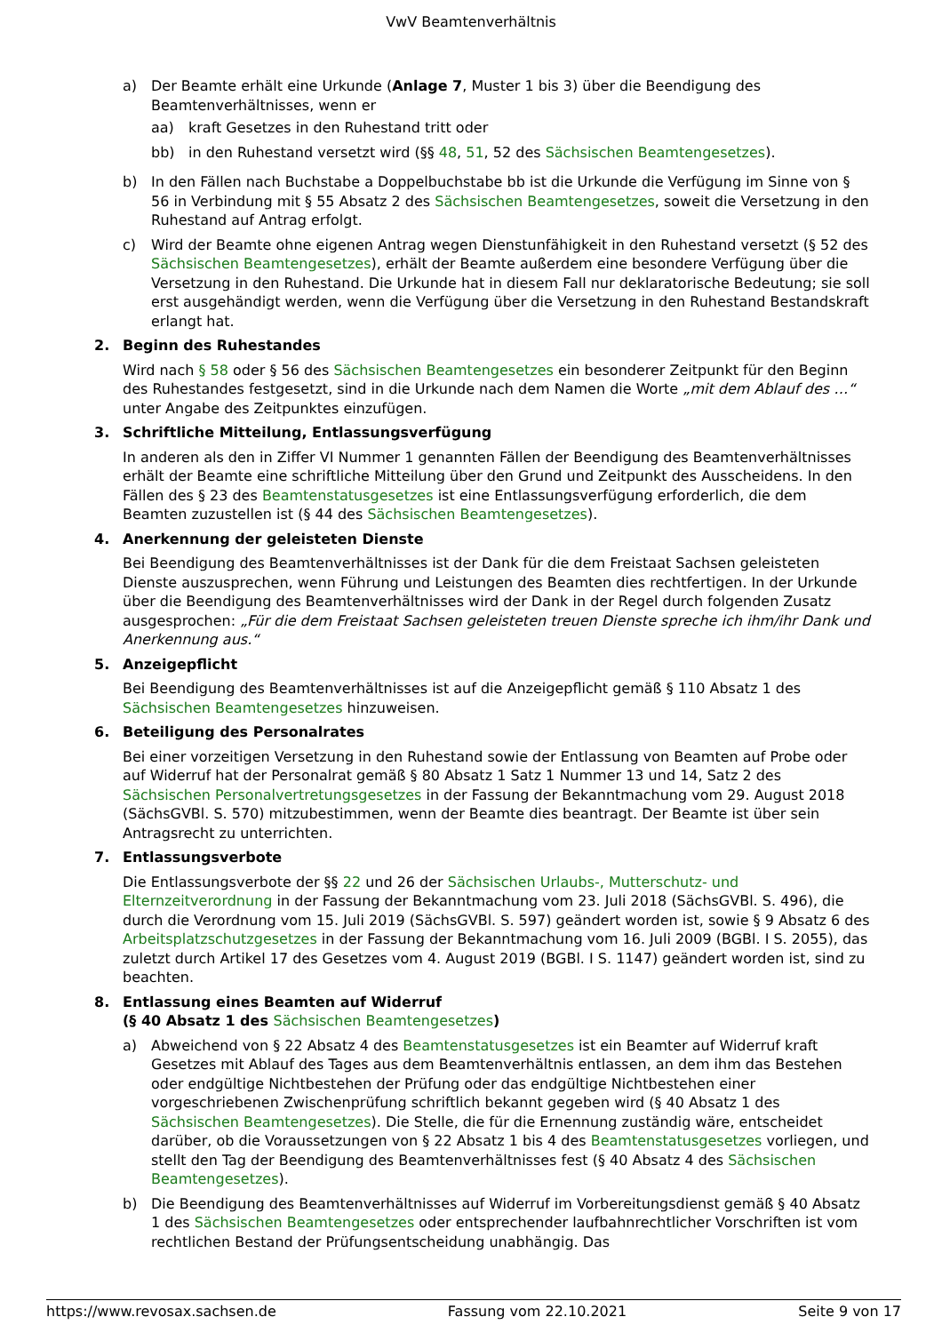VwV Beamtenverhältnis
a) Der Beamte erhält eine Urkunde (Anlage 7, Muster 1 bis 3) über die Beendigung des Beamtenverhältnisses, wenn er
aa) kraft Gesetzes in den Ruhestand tritt oder
bb) in den Ruhestand versetzt wird (§§ 48, 51, 52 des Sächsischen Beamtengesetzes).
b) In den Fällen nach Buchstabe a Doppelbuchstabe bb ist die Urkunde die Verfügung im Sinne von § 56 in Verbindung mit § 55 Absatz 2 des Sächsischen Beamtengesetzes, soweit die Versetzung in den Ruhestand auf Antrag erfolgt.
c) Wird der Beamte ohne eigenen Antrag wegen Dienstunfähigkeit in den Ruhestand versetzt (§ 52 des Sächsischen Beamtengesetzes), erhält der Beamte außerdem eine besondere Verfügung über die Versetzung in den Ruhestand. Die Urkunde hat in diesem Fall nur deklaratorische Bedeutung; sie soll erst ausgehändigt werden, wenn die Verfügung über die Versetzung in den Ruhestand Bestandskraft erlangt hat.
2. Beginn des Ruhestandes
Wird nach § 58 oder § 56 des Sächsischen Beamtengesetzes ein besonderer Zeitpunkt für den Beginn des Ruhestandes festgesetzt, sind in die Urkunde nach dem Namen die Worte „mit dem Ablauf des …“ unter Angabe des Zeitpunktes einzufügen.
3. Schriftliche Mitteilung, Entlassungsverfügung
In anderen als den in Ziffer VI Nummer 1 genannten Fällen der Beendigung des Beamtenverhältnisses erhält der Beamte eine schriftliche Mitteilung über den Grund und Zeitpunkt des Ausscheidens. In den Fällen des § 23 des Beamtenstatusgesetzes ist eine Entlassungsverfügung erforderlich, die dem Beamten zuzustellen ist (§ 44 des Sächsischen Beamtengesetzes).
4. Anerkennung der geleisteten Dienste
Bei Beendigung des Beamtenverhältnisses ist der Dank für die dem Freistaat Sachsen geleisteten Dienste auszusprechen, wenn Führung und Leistungen des Beamten dies rechtfertigen. In der Urkunde über die Beendigung des Beamtenverhältnisses wird der Dank in der Regel durch folgenden Zusatz ausgesprochen: „Für die dem Freistaat Sachsen geleisteten treuen Dienste spreche ich ihm/ihr Dank und Anerkennung aus.“
5. Anzeigepflicht
Bei Beendigung des Beamtenverhältnisses ist auf die Anzeigepflicht gemäß § 110 Absatz 1 des Sächsischen Beamtengesetzes hinzuweisen.
6. Beteiligung des Personalrates
Bei einer vorzeitigen Versetzung in den Ruhestand sowie der Entlassung von Beamten auf Probe oder auf Widerruf hat der Personalrat gemäß § 80 Absatz 1 Satz 1 Nummer 13 und 14, Satz 2 des Sächsischen Personalvertretungsgesetzes in der Fassung der Bekanntmachung vom 29. August 2018 (SächsGVBl. S. 570) mitzubestimmen, wenn der Beamte dies beantragt. Der Beamte ist über sein Antragsrecht zu unterrichten.
7. Entlassungsverbote
Die Entlassungsverbote der §§ 22 und 26 der Sächsischen Urlaubs-, Mutterschutz- und Elternzeitverordnung in der Fassung der Bekanntmachung vom 23. Juli 2018 (SächsGVBl. S. 496), die durch die Verordnung vom 15. Juli 2019 (SächsGVBl. S. 597) geändert worden ist, sowie § 9 Absatz 6 des Arbeitsplatzschutzgesetzes in der Fassung der Bekanntmachung vom 16. Juli 2009 (BGBl. I S. 2055), das zuletzt durch Artikel 17 des Gesetzes vom 4. August 2019 (BGBl. I S. 1147) geändert worden ist, sind zu beachten.
8. Entlassung eines Beamten auf Widerruf
(§ 40 Absatz 1 des Sächsischen Beamtengesetzes)
a) Abweichend von § 22 Absatz 4 des Beamtenstatusgesetzes ist ein Beamter auf Widerruf kraft Gesetzes mit Ablauf des Tages aus dem Beamtenverhältnis entlassen, an dem ihm das Bestehen oder endgültige Nichtbestehen der Prüfung oder das endgültige Nichtbestehen einer vorgeschriebenen Zwischenprüfung schriftlich bekannt gegeben wird (§ 40 Absatz 1 des Sächsischen Beamtengesetzes). Die Stelle, die für die Ernennung zuständig wäre, entscheidet darüber, ob die Voraussetzungen von § 22 Absatz 1 bis 4 des Beamtenstatusgesetzes vorliegen, und stellt den Tag der Beendigung des Beamtenverhältnisses fest (§ 40 Absatz 4 des Sächsischen Beamtengesetzes).
b) Die Beendigung des Beamtenverhältnisses auf Widerruf im Vorbereitungsdienst gemäß § 40 Absatz 1 des Sächsischen Beamtengesetzes oder entsprechender laufbahnrechtlicher Vorschriften ist vom rechtlichen Bestand der Prüfungsentscheidung unabhängig. Das
https://www.revosax.sachsen.de Fassung vom 22.10.2021 Seite 9 von 17